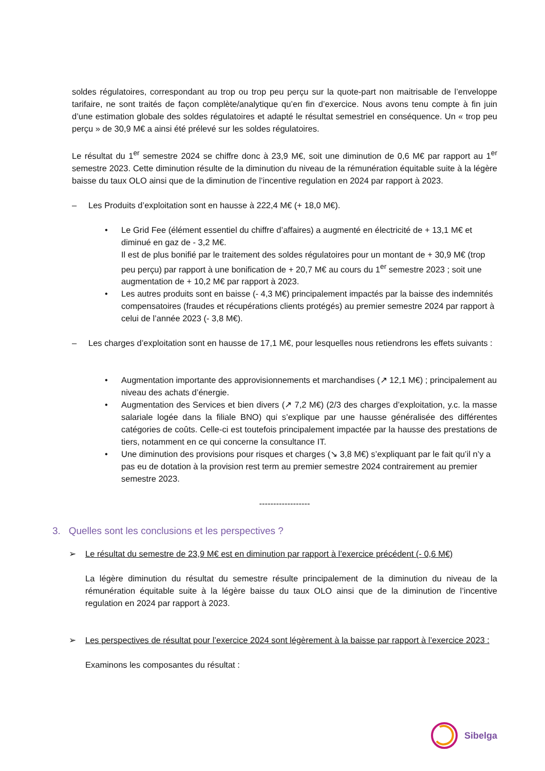soldes régulatoires, correspondant au trop ou trop peu perçu sur la quote-part non maitrisable de l’enveloppe tarifaire, ne sont traités de façon complète/analytique qu’en fin d’exercice. Nous avons tenu compte à fin juin d’une estimation globale des soldes régulatoires et adapté le résultat semestriel en conséquence. Un « trop peu perçu » de 30,9 M€ a ainsi été prélevé sur les soldes régulatoires.
Le résultat du 1<sup>er</sup> semestre 2024 se chiffre donc à 23,9 M€, soit une diminution de 0,6 M€ par rapport au 1<sup>er</sup> semestre 2023. Cette diminution résulte de la diminution du niveau de la rémunération équitable suite à la légère baisse du taux OLO ainsi que de la diminution de l’incentive regulation en 2024 par rapport à 2023.
– Les Produits d’exploitation sont en hausse à 222,4 M€ (+ 18,0 M€).
• Le Grid Fee (élément essentiel du chiffre d’affaires) a augmenté en électricité de + 13,1 M€ et diminué en gaz de - 3,2 M€.
Il est de plus bonifié par le traitement des soldes régulatoires pour un montant de + 30,9 M€ (trop peu perçu) par rapport à une bonification de + 20,7 M€ au cours du 1<sup>er</sup> semestre 2023 ; soit une augmentation de + 10,2 M€ par rapport à 2023.
• Les autres produits sont en baisse (- 4,3 M€) principalement impactés par la baisse des indemnités compensatoires (fraudes et récupérations clients protégés) au premier semestre 2024 par rapport à celui de l’année 2023 (- 3,8 M€).
– Les charges d’exploitation sont en hausse de 17,1 M€, pour lesquelles nous retiendrons les effets suivants :
• Augmentation importante des approvisionnements et marchandises (↗ 12,1 M€) ; principalement au niveau des achats d’énergie.
• Augmentation des Services et bien divers (↗ 7,2 M€) (2/3 des charges d’exploitation, y.c. la masse salariale logée dans la filiale BNO) qui s’explique par une hausse généralisée des différentes catégories de coûts. Celle-ci est toutefois principalement impactée par la hausse des prestations de tiers, notamment en ce qui concerne la consultance IT.
• Une diminution des provisions pour risques et charges (↘ 3,8 M€) s’expliquant par le fait qu’il n’y a pas eu de dotation à la provision rest term au premier semestre 2024 contrairement au premier semestre 2023.
------------------
3. Quelles sont les conclusions et les perspectives ?
➢ Le résultat du semestre de 23,9 M€ est en diminution par rapport à l’exercice précédent (- 0,6 M€)
La légère diminution du résultat du semestre résulte principalement de la diminution du niveau de la rémunération équitable suite à la légère baisse du taux OLO ainsi que de la diminution de l’incentive regulation en 2024 par rapport à 2023.
➢ Les perspectives de résultat pour l’exercice 2024 sont légèrement à la baisse par rapport à l’exercice 2023 :
Examinons les composantes du résultat :
Sibelga